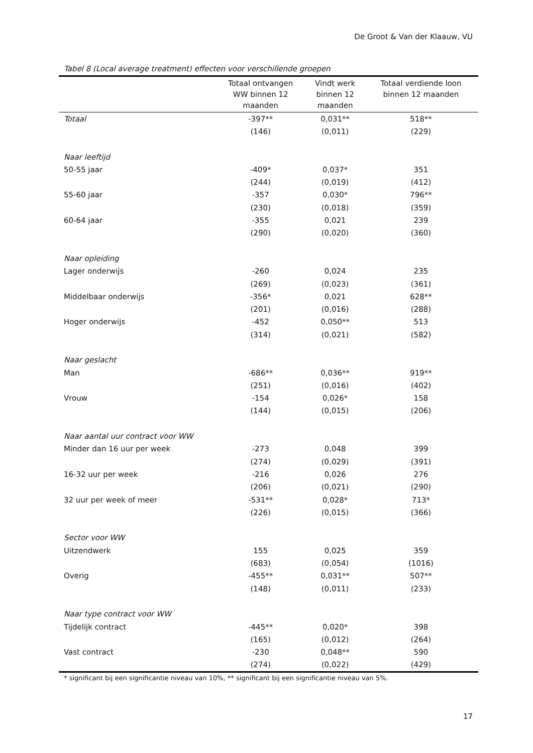De Groot & Van der Klaauw, VU
Tabel 8 (Local average treatment) effecten voor verschillende groepen
| | Totaal ontvangen WW binnen 12 maanden | Vindt werk binnen 12 maanden | Totaal verdiende loon binnen 12 maanden |
| --- | --- | --- | --- |
| Totaal | -397** | 0,031** | 518** |
| | (146) | (0,011) | (229) |
| Naar leeftijd | | | |
| 50-55 jaar | -409* | 0,037* | 351 |
| | (244) | (0,019) | (412) |
| 55-60 jaar | -357 | 0,030* | 796** |
| | (230) | (0,018) | (359) |
| 60-64 jaar | -355 | 0,021 | 239 |
| | (290) | (0,020) | (360) |
| Naar opleiding | | | |
| Lager onderwijs | -260 | 0,024 | 235 |
| | (269) | (0,023) | (361) |
| Middelbaar onderwijs | -356* | 0,021 | 628** |
| | (201) | (0,016) | (288) |
| Hoger onderwijs | -452 | 0,050** | 513 |
| | (314) | (0,021) | (582) |
| Naar geslacht | | | |
| Man | -686** | 0,036** | 919** |
| | (251) | (0,016) | (402) |
| Vrouw | -154 | 0,026* | 158 |
| | (144) | (0,015) | (206) |
| Naar aantal uur contract voor WW | | | |
| Minder dan 16 uur per week | -273 | 0,048 | 399 |
| | (274) | (0,029) | (391) |
| 16-32 uur per week | -216 | 0,026 | 276 |
| | (206) | (0,021) | (290) |
| 32 uur per week of meer | -531** | 0,028* | 713* |
| | (226) | (0,015) | (366) |
| Sector voor WW | | | |
| Uitzendwerk | 155 | 0,025 | 359 |
| | (683) | (0,054) | (1016) |
| Overig | -455** | 0,031** | 507** |
| | (148) | (0,011) | (233) |
| Naar type contract voor WW | | | |
| Tijdelijk contract | -445** | 0,020* | 398 |
| | (165) | (0,012) | (264) |
| Vast contract | -230 | 0,048** | 590 |
| | (274) | (0,022) | (429) |
* significant bij een significantie niveau van 10%, ** significant bij een significantie niveau van 5%.
17